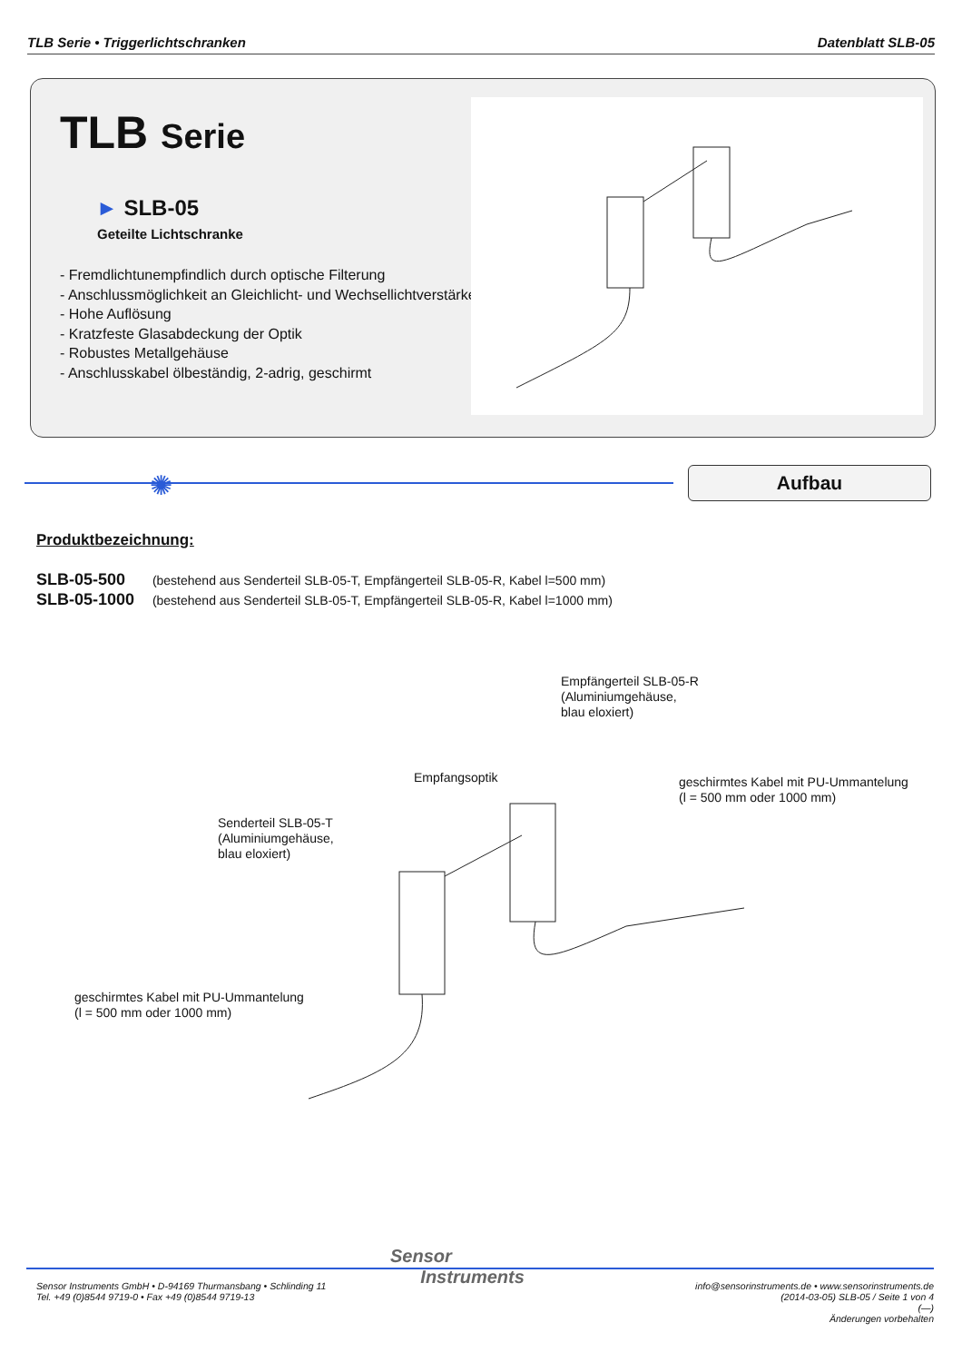TLB Serie • Triggerlichtschranken
Datenblatt SLB-05
TLB Serie
► SLB-05
Geteilte Lichtschranke
- Fremdlichtunempfindlich durch optische Filterung
- Anschlussmöglichkeit an Gleichlicht- und Wechsellichtverstärker
- Hohe Auflösung
- Kratzfeste Glasabdeckung der Optik
- Robustes Metallgehäuse
- Anschlusskabel ölbeständig, 2-adrig, geschirmt
✺ Aufbau
Produktbezeichnung:
SLB-05-500 (bestehend aus Senderteil SLB-05-T, Empfängerteil SLB-05-R, Kabel l=500 mm)
SLB-05-1000 (bestehend aus Senderteil SLB-05-T, Empfängerteil SLB-05-R, Kabel l=1000 mm)
Empfängerteil SLB-05-R
(Aluminiumgehäuse,
blau eloxiert)
Empfangsoptik
geschirmtes Kabel mit PU-Ummantelung
(l = 500 mm oder 1000 mm)
Senderteil SLB-05-T
(Aluminiumgehäuse,
blau eloxiert)
geschirmtes Kabel mit PU-Ummantelung
(l = 500 mm oder 1000 mm)
Sensor
Instruments
Sensor Instruments GmbH • D-94169 Thurmansbang • Schlinding 11
Tel. +49 (0)8544 9719-0 • Fax +49 (0)8544 9719-13
info@sensorinstruments.de • www.sensorinstruments.de
(2014-03-05) SLB-05 / Seite 1 von 4
(—)
Änderungen vorbehalten